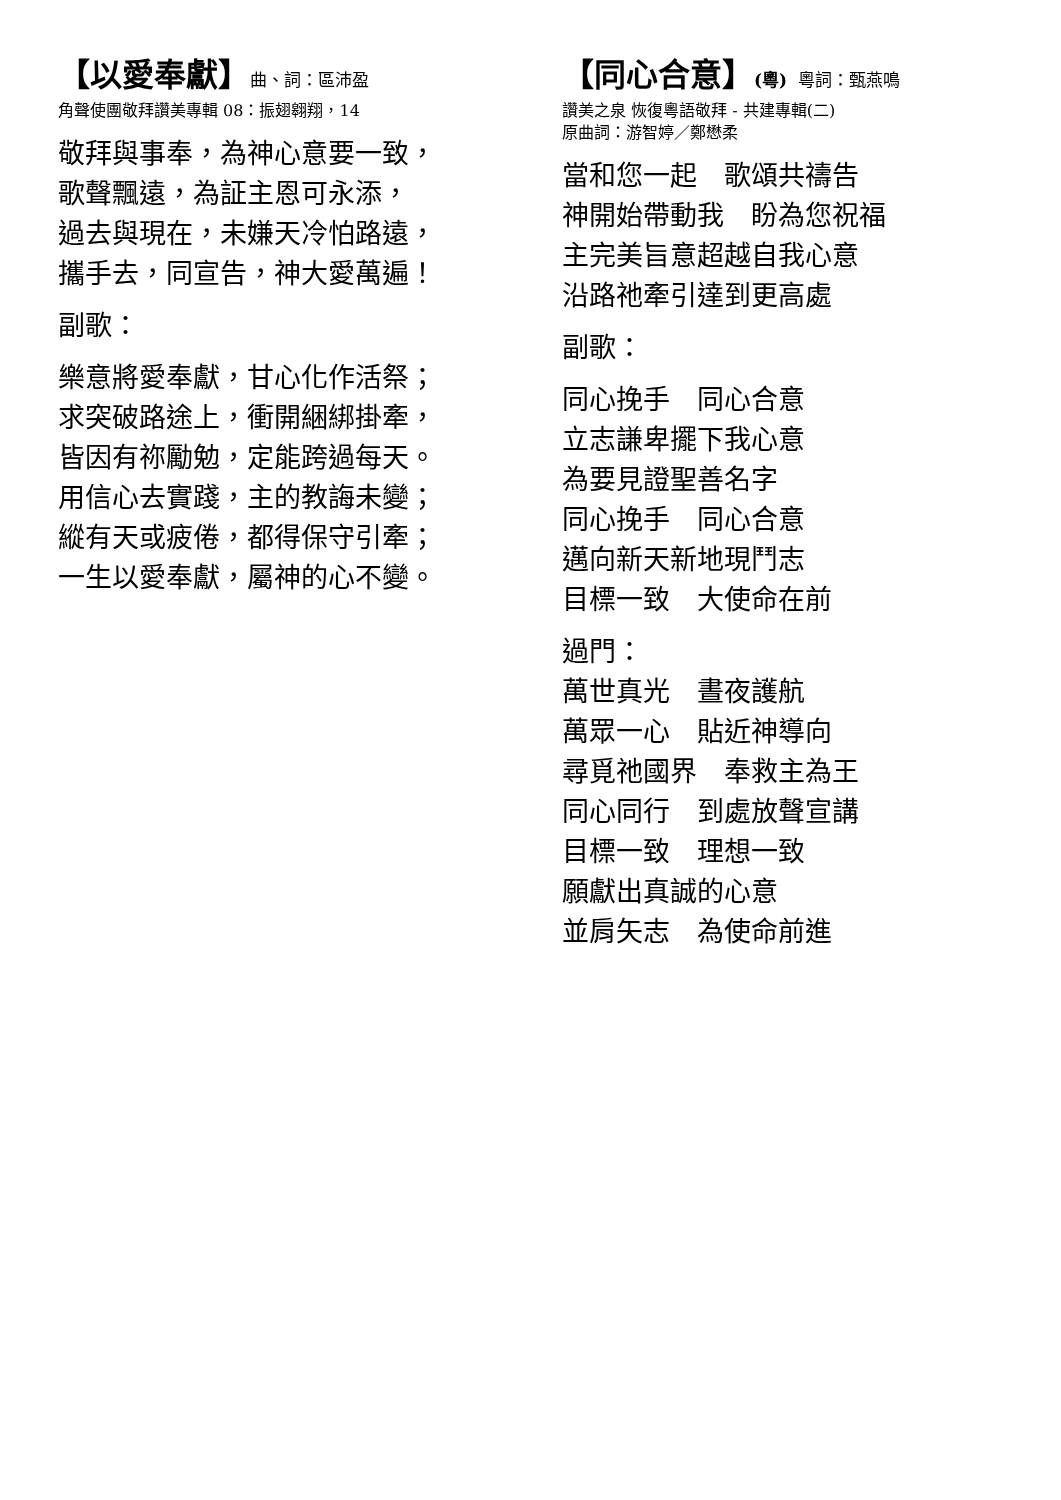【以愛奉獻】曲、詞：區沛盈
角聲使團敬拜讚美專輯 08：振翅翱翔，14
敬拜與事奉，為神心意要一致，
歌聲飄遠，為証主恩可永添，
過去與現在，未嫌天冷怕路遠，
攜手去，同宣告，神大愛萬遍！
副歌：
樂意將愛奉獻，甘心化作活祭；
求突破路途上，衝開綑綁掛牽，
皆因有祢勵勉，定能跨過每天。
用信心去實踐，主的教誨未變；
縱有天或疲倦，都得保守引牽；
一生以愛奉獻，屬神的心不變。
【同心合意】(粵) 粵詞：甄燕鳴
讚美之泉 恢復粵語敬拜 - 共建專輯(二)
原曲詞：游智婷／鄭懋柔
當和您一起　歌頌共禱告
神開始帶動我　盼為您祝福
主完美旨意超越自我心意
沿路祂牽引達到更高處
副歌：
同心挽手　同心合意
立志謙卑擺下我心意
為要見證聖善名字
同心挽手　同心合意
邁向新天新地現鬥志
目標一致　大使命在前
過門：
萬世真光　晝夜護航
萬眾一心　貼近神導向
尋覓祂國界　奉救主為王
同心同行　到處放聲宣講
目標一致　理想一致
願獻出真誠的心意
並肩矢志　為使命前進